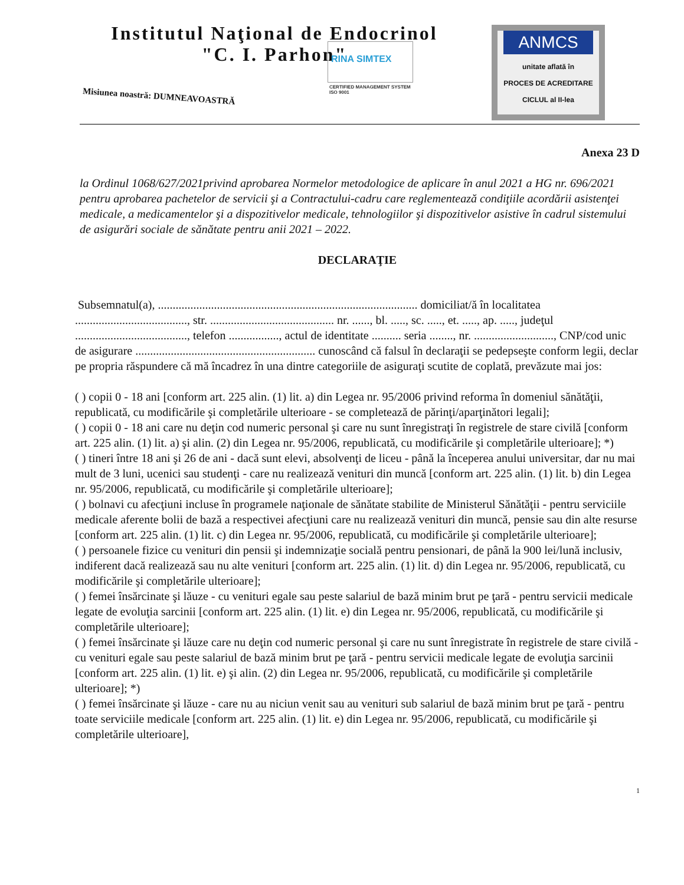Institutul Naţional de Endocrinol
"C. I. Parhon"
Misiunea noastră: DUMNEAVOASTRĂ
RINA SIMTEX
CERTIFIED MANAGEMENT SYSTEM
ISO 9001
ANMCS
unitate aflată în
PROCES DE ACREDITARE
CICLUL al II-lea
Anexa 23 D
la Ordinul 1068/627/2021privind aprobarea Normelor metodologice de aplicare în anul 2021 a HG nr. 696/2021 pentru aprobarea pachetelor de servicii şi a Contractului-cadru care reglementează condiţiile acordării asistenţei medicale, a medicamentelor şi a dispozitivelor medicale, tehnologiilor şi dispozitivelor asistive în cadrul sistemului de asigurări sociale de sănătate pentru anii 2021 – 2022.
DECLARAŢIE
Subsemnatul(a), ........................................................................................ domiciliat/ă în localitatea ......................................, str. .......................................... nr. ......, bl. ....., sc. ....., et. ....., ap. ....., judeţul ......................................, telefon ................., actul de identitate .......... seria ........, nr. ..........................., CNP/cod unic de asigurare ............................................................. cunoscând că falsul în declaraţii se pedepseşte conform legii, declar pe propria răspundere că mă încadrez în una dintre categoriile de asiguraţi scutite de coplată, prevăzute mai jos:
( ) copii 0 - 18 ani [conform art. 225 alin. (1) lit. a) din Legea nr. 95/2006 privind reforma în domeniul sănătăţii, republicată, cu modificările şi completările ulterioare - se completează de părinţi/aparţinători legali];
( ) copii 0 - 18 ani care nu deţin cod numeric personal şi care nu sunt înregistraţi în registrele de stare civilă [conform art. 225 alin. (1) lit. a) şi alin. (2) din Legea nr. 95/2006, republicată, cu modificările şi completările ulterioare]; *)
( ) tineri între 18 ani şi 26 de ani - dacă sunt elevi, absolvenţi de liceu - până la începerea anului universitar, dar nu mai mult de 3 luni, ucenici sau studenţi - care nu realizează venituri din muncă [conform art. 225 alin. (1) lit. b) din Legea nr. 95/2006, republicată, cu modificările şi completările ulterioare];
( ) bolnavi cu afecţiuni incluse în programele naţionale de sănătate stabilite de Ministerul Sănătăţii - pentru serviciile medicale aferente bolii de bază a respectivei afecţiuni care nu realizează venituri din muncă, pensie sau din alte resurse [conform art. 225 alin. (1) lit. c) din Legea nr. 95/2006, republicată, cu modificările şi completările ulterioare];
( ) persoanele fizice cu venituri din pensii şi indemnizaţie socială pentru pensionari, de până la 900 lei/lună inclusiv, indiferent dacă realizează sau nu alte venituri [conform art. 225 alin. (1) lit. d) din Legea nr. 95/2006, republicată, cu modificările şi completările ulterioare];
( ) femei însărcinate şi lăuze - cu venituri egale sau peste salariul de bază minim brut pe ţară - pentru servicii medicale legate de evoluţia sarcinii [conform art. 225 alin. (1) lit. e) din Legea nr. 95/2006, republicată, cu modificările şi completările ulterioare];
( ) femei însărcinate şi lăuze care nu deţin cod numeric personal şi care nu sunt înregistrate în registrele de stare civilă - cu venituri egale sau peste salariul de bază minim brut pe ţară - pentru servicii medicale legate de evoluţia sarcinii [conform art. 225 alin. (1) lit. e) şi alin. (2) din Legea nr. 95/2006, republicată, cu modificările şi completările ulterioare]; *)
( ) femei însărcinate şi lăuze - care nu au niciun venit sau au venituri sub salariul de bază minim brut pe ţară - pentru toate serviciile medicale [conform art. 225 alin. (1) lit. e) din Legea nr. 95/2006, republicată, cu modificările şi completările ulterioare],
1